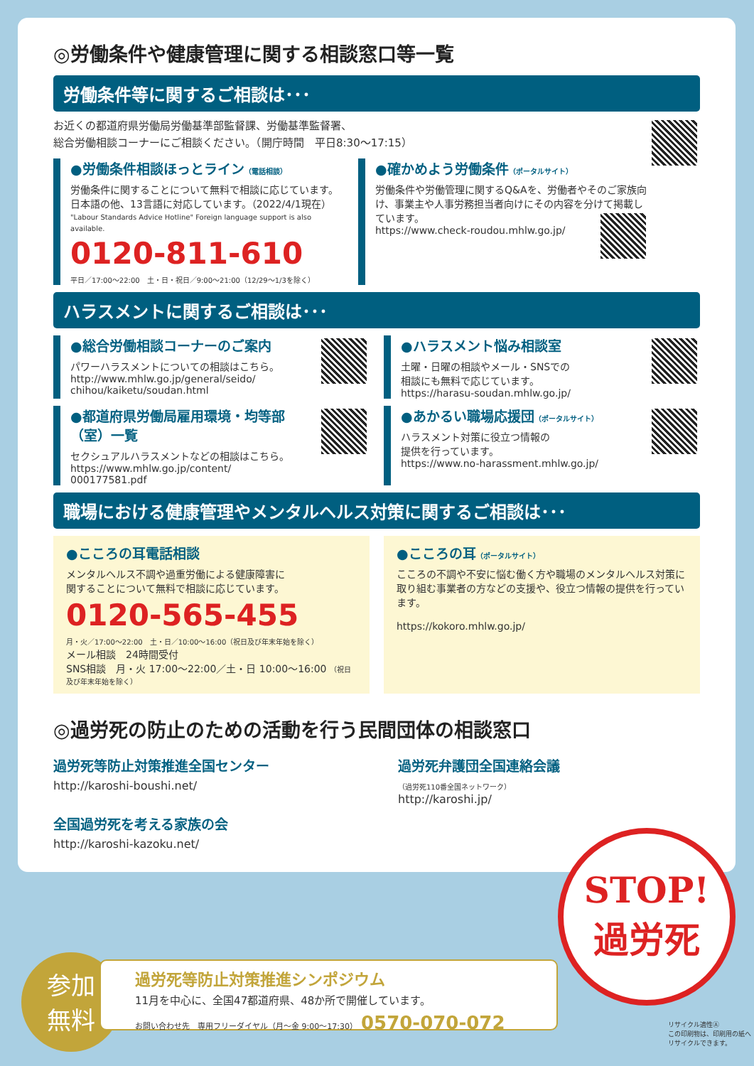◎労働条件や健康管理に関する相談窓口等一覧
労働条件等に関するご相談は･･･
お近くの都道府県労働局労働基準部監督課、労働基準監督署、
総合労働相談コーナーにご相談ください。（開庁時間　平日8:30～17:15）
●労働条件相談ほっとライン（電話相談）
労働条件に関することについて無料で相談に応じています。
日本語の他、13言語に対応しています。（2022/4/1現在）
"Labour Standards Advice Hotline" Foreign language support is also available.
0120-811-610
平日／17:00～22:00　土・日・祝日／9:00～21:00（12/29～1/3を除く）
●確かめよう労働条件（ポータルサイト）
労働条件や労働管理に関するQ&Aを、労働者やそのご家族向け、事業主や人事労務担当者向けにその内容を分けて掲載しています。
https://www.check-roudou.mhlw.go.jp/
ハラスメントに関するご相談は･･･
●総合労働相談コーナーのご案内
パワーハラスメントについての相談はこちら。
http://www.mhlw.go.jp/general/seido/
chihou/kaiketu/soudan.html
●ハラスメント悩み相談室
土曜・日曜の相談やメール・SNSでの
相談にも無料で応じています。
https://harasu-soudan.mhlw.go.jp/
●都道府県労働局雇用環境・均等部（室）一覧
セクシュアルハラスメントなどの相談はこちら。
https://www.mhlw.go.jp/content/
000177581.pdf
●あかるい職場応援団（ポータルサイト）
ハラスメント対策に役立つ情報の
提供を行っています。
https://www.no-harassment.mhlw.go.jp/
職場における健康管理やメンタルヘルス対策に関するご相談は･･･
●こころの耳電話相談
メンタルヘルス不調や過重労働による健康障害に
関することについて無料で相談に応じています。
0120-565-455
月・火／17:00～22:00　土・日／10:00～16:00（祝日及び年末年始を除く）
メール相談　24時間受付
SNS相談　月・火 17:00～22:00／土・日 10:00～16:00 （祝日及び年末年始を除く）
●こころの耳（ポータルサイト）
こころの不調や不安に悩む働く方や職場のメンタルヘルス対策に取り組む事業者の方などの支援や、役立つ情報の提供を行っています。
https://kokoro.mhlw.go.jp/
◎過労死の防止のための活動を行う民間団体の相談窓口
過労死等防止対策推進全国センター
http://karoshi-boushi.net/
全国過労死を考える家族の会
http://karoshi-kazoku.net/
過労死弁護団全国連絡会議
（過労死110番全国ネットワーク）
http://karoshi.jp/
STOP!
過労死
参加
無料
過労死等防止対策推進シンポジウム
11月を中心に、全国47都道府県、48か所で開催しています。
お問い合わせ先　専用フリーダイヤル（月～金 9:00～17:30） 0570-070-072
リサイクル適性Ⓐ
この印刷物は、印刷用の紙へリサイクルできます。